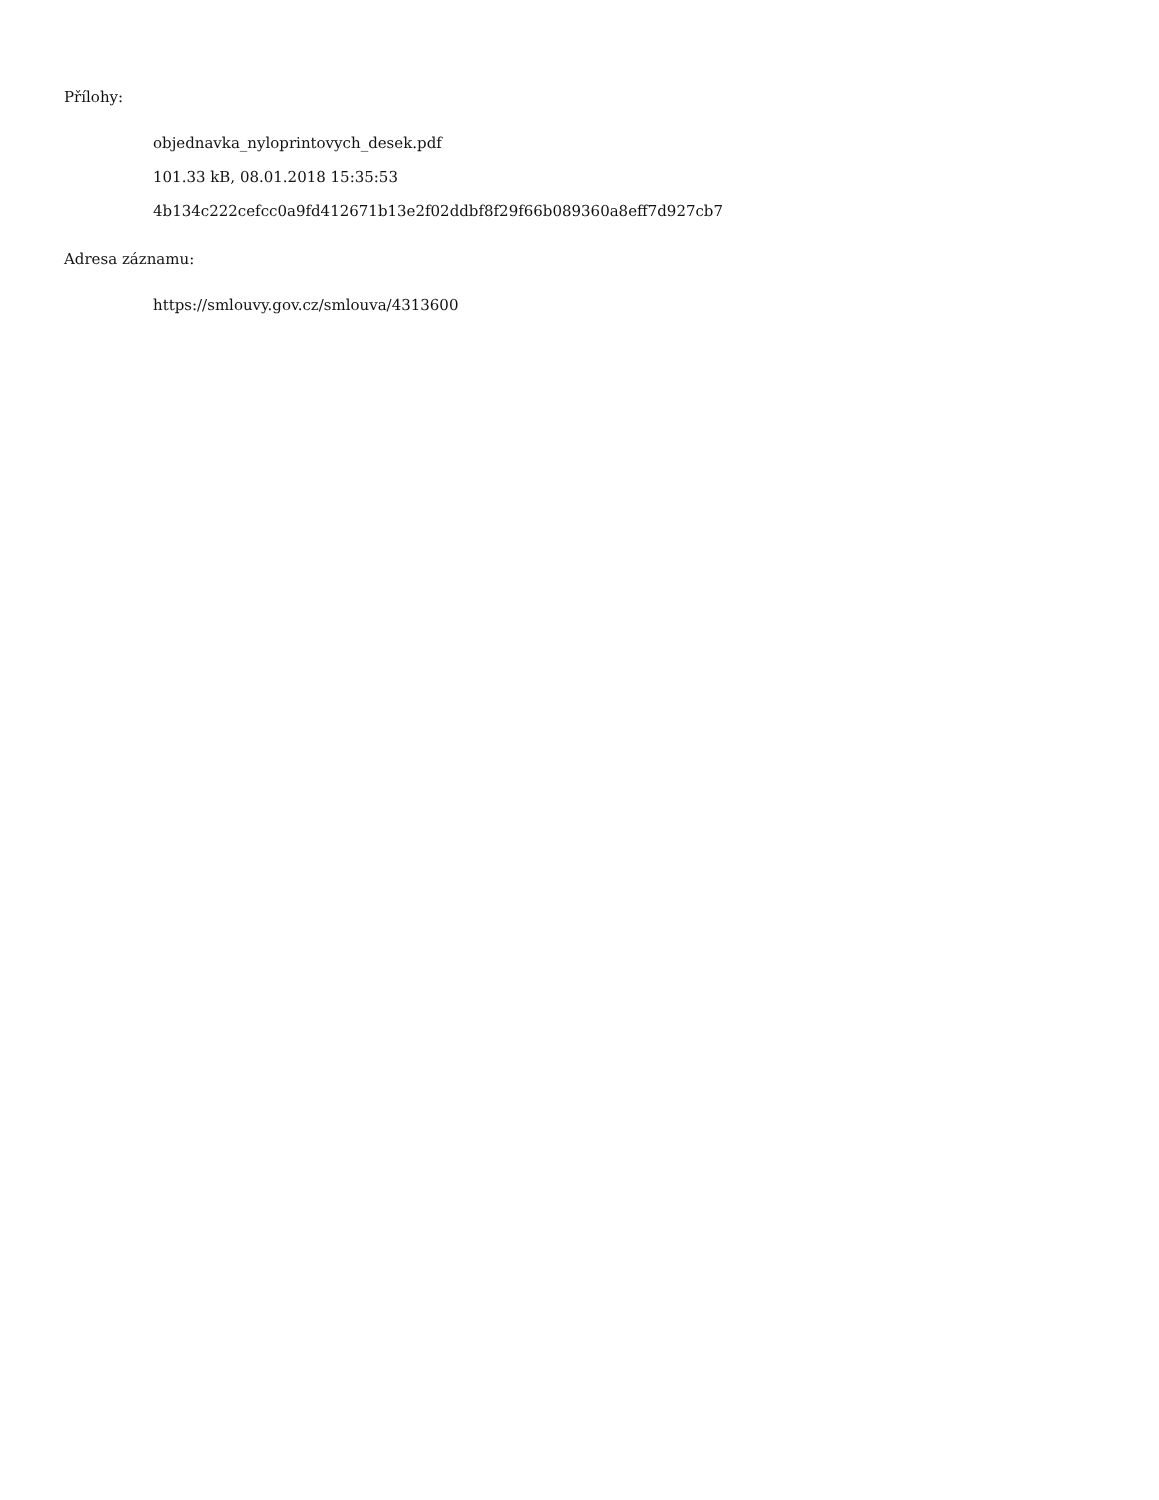Přílohy:
objednavka_nyloprintovych_desek.pdf
101.33 kB, 08.01.2018 15:35:53
4b134c222cefcc0a9fd412671b13e2f02ddbf8f29f66b089360a8eff7d927cb7
Adresa záznamu:
https://smlouvy.gov.cz/smlouva/4313600